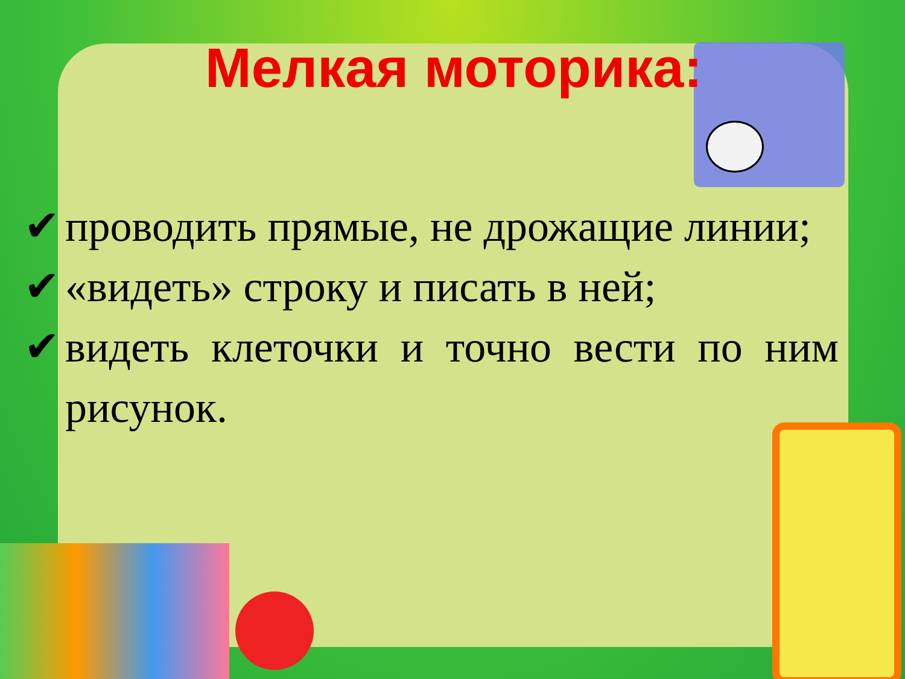Мелкая моторика:
✔ проводить прямые, не дрожащие линии;
✔ «видеть» строку и писать в ней;
✔ видеть клеточки и точно вести по ним рисунок.